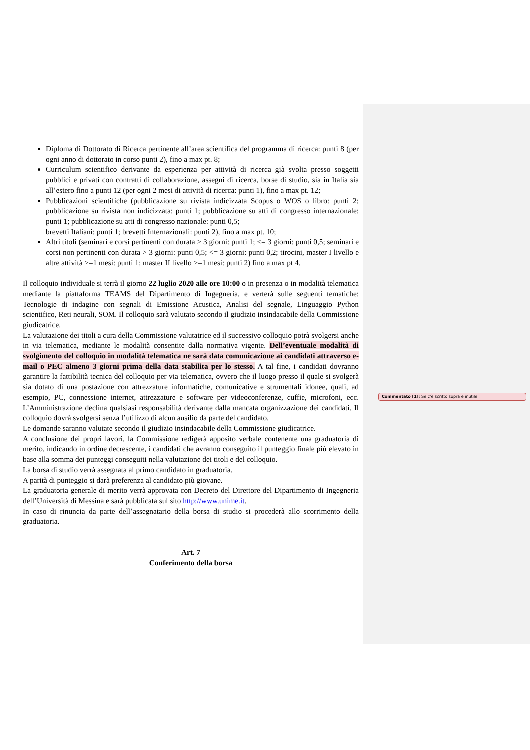Diploma di Dottorato di Ricerca pertinente all’area scientifica del programma di ricerca: punti 8 (per ogni anno di dottorato in corso punti 2), fino a max pt. 8;
Curriculum scientifico derivante da esperienza per attività di ricerca già svolta presso soggetti pubblici e privati con contratti di collaborazione, assegni di ricerca, borse di studio, sia in Italia sia all’estero fino a punti 12 (per ogni 2 mesi di attività di ricerca: punti 1), fino a max pt. 12;
Pubblicazioni scientifiche (pubblicazione su rivista indicizzata Scopus o WOS o libro: punti 2; pubblicazione su rivista non indicizzata: punti 1; pubblicazione su atti di congresso internazionale: punti 1; pubblicazione su atti di congresso nazionale: punti 0,5;
brevetti Italiani: punti 1; brevetti Internazionali: punti 2), fino a max pt. 10;
Altri titoli (seminari e corsi pertinenti con durata > 3 giorni: punti 1; <= 3 giorni: punti 0,5; seminari e corsi non pertinenti con durata > 3 giorni: punti 0,5; <= 3 giorni: punti 0,2; tirocini, master I livello e altre attività >=1 mesi: punti 1; master II livello >=1 mesi: punti 2) fino a max pt 4.
Il colloquio individuale si terrà il giorno 22 luglio 2020 alle ore 10:00 o in presenza o in modalità telematica mediante la piattaforma TEAMS del Dipartimento di Ingegneria, e verterà sulle seguenti tematiche: Tecnologie di indagine con segnali di Emissione Acustica, Analisi del segnale, Linguaggio Python scientifico, Reti neurali, SOM. Il colloquio sarà valutato secondo il giudizio insindacabile della Commissione giudicatrice.
La valutazione dei titoli a cura della Commissione valutatrice ed il successivo colloquio potrà svolgersi anche in via telematica, mediante le modalità consentite dalla normativa vigente. Dell’eventuale modalità di svolgimento del colloquio in modalità telematica ne sarà data comunicazione ai candidati attraverso e-mail o PEC almeno 3 giorni prima della data stabilita per lo stesso. A tal fine, i candidati dovranno garantire la fattibilità tecnica del colloquio per via telematica, ovvero che il luogo presso il quale si svolgerà sia dotato di una postazione con attrezzature informatiche, comunicative e strumentali idonee, quali, ad esempio, PC, connessione internet, attrezzature e software per videoconferenze, cuffie, microfoni, ecc. L’Amministrazione declina qualsiasi responsabilità derivante dalla mancata organizzazione dei candidati. Il colloquio dovrà svolgersi senza l’utilizzo di alcun ausilio da parte del candidato.
Le domande saranno valutate secondo il giudizio insindacabile della Commissione giudicatrice.
A conclusione dei propri lavori, la Commissione redigerà apposito verbale contenente una graduatoria di merito, indicando in ordine decrescente, i candidati che avranno conseguito il punteggio finale più elevato in base alla somma dei punteggi conseguiti nella valutazione dei titoli e del colloquio.
La borsa di studio verrà assegnata al primo candidato in graduatoria.
A parità di punteggio si darà preferenza al candidato più giovane.
La graduatoria generale di merito verrà approvata con Decreto del Direttore del Dipartimento di Ingegneria dell’Università di Messina e sarà pubblicata sul sito http://www.unime.it.
In caso di rinuncia da parte dell’assegnatario della borsa di studio si procederà allo scorrimento della graduatoria.
Art. 7
Conferimento della borsa
Commentato [1]: Se c’è scritto sopra è inutile